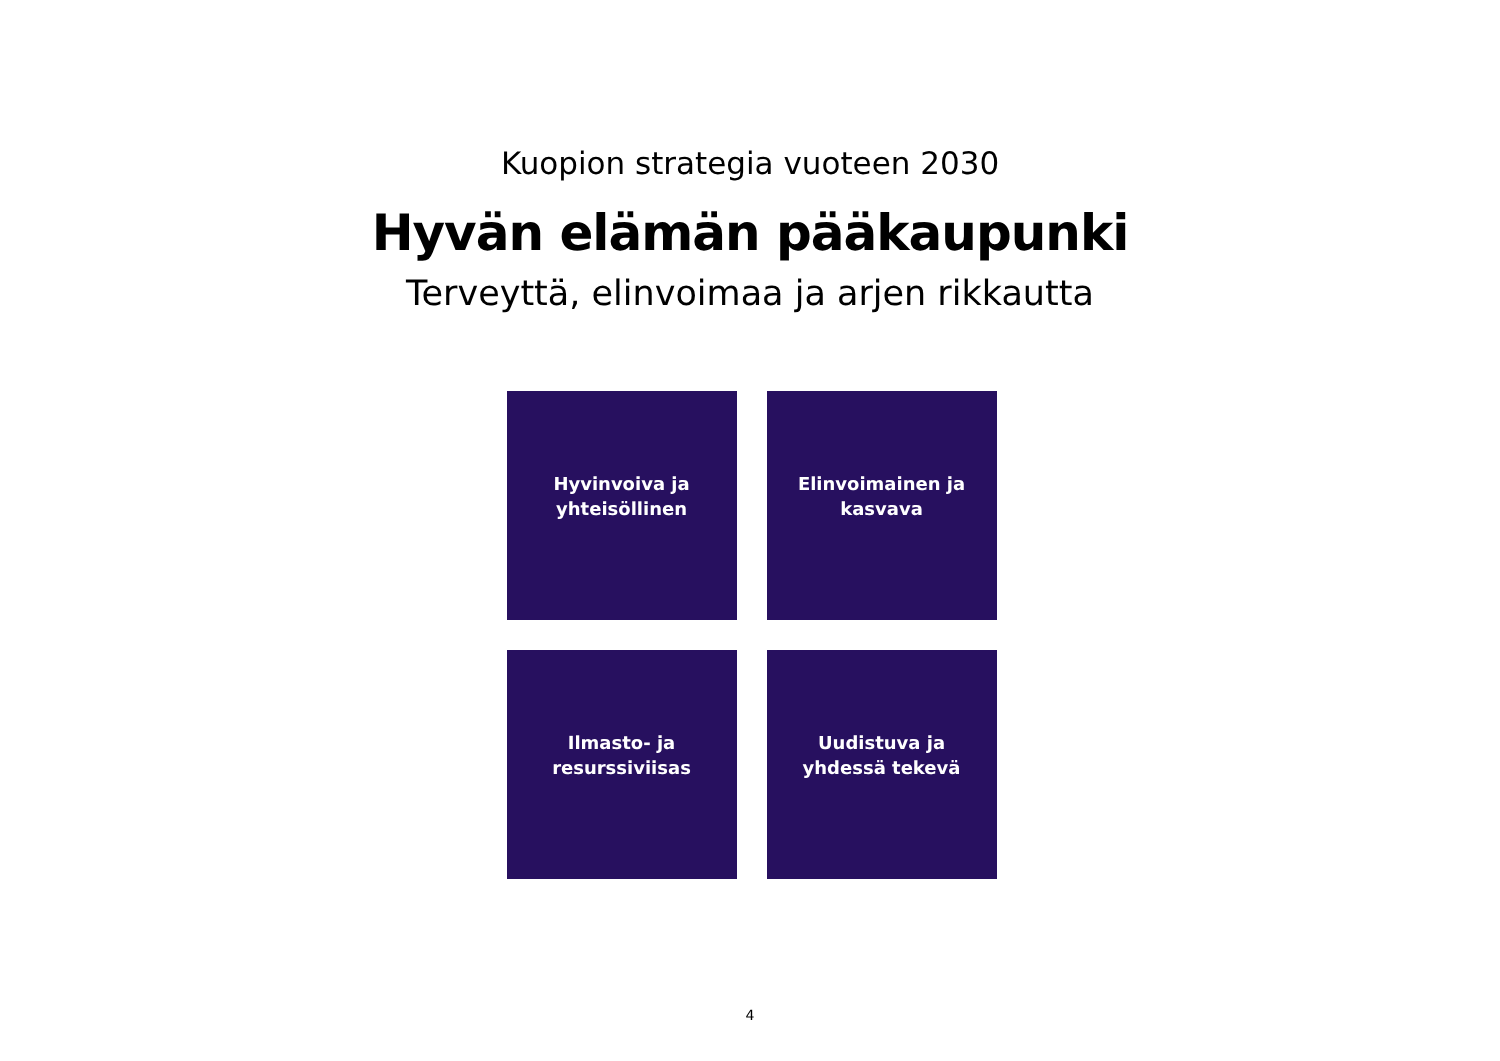Kuopion strategia vuoteen 2030
Hyvän elämän pääkaupunki
Terveyttä, elinvoimaa ja arjen rikkautta
Hyvinvoiva ja
yhteisöllinen
Elinvoimainen ja
kasvava
Ilmasto- ja
resurssiviisas
Uudistuva ja
yhdessä tekevä
4